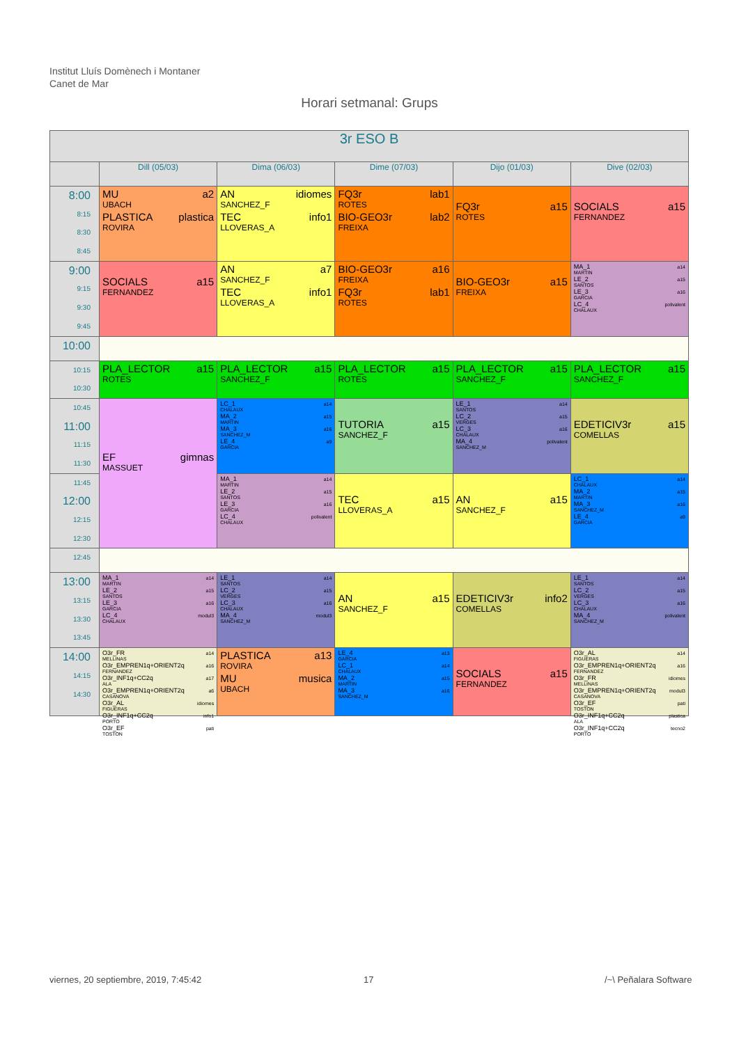Institut Lluís Domènech i Montaner
Canet de Mar
Horari setmanal: Grups
| 3r ESO B | | | | | |
| --- | --- | --- | --- | --- | --- |
| | Dill (05/03) | Dima (06/03) | Dime (07/03) | Dijo (01/03) | Dive (02/03) |
| 8:00 8:15 8:30 8:45 | MU a2 UBACH PLASTICA plastica ROVIRA | AN idiomes SANCHEZ_F TEC info1 LLOVERAS_A | FQ3r lab1 ROTES BIO-GEO3r lab2 FREIXA | FQ3r a15 ROTES | SOCIALS a15 FERNANDEZ |
| 9:00 9:15 9:30 9:45 | SOCIALS a15 FERNANDEZ | AN a7 SANCHEZ_F TEC info1 LLOVERAS_A | BIO-GEO3r a16 FREIXA FQ3r lab1 ROTES | BIO-GEO3r a15 FREIXA | MA_1 a14 MARTIN LE_2 a15 SANTOS LE_3 a16 GARCIA LC_4 polivalent CHALAUX |
| 10:00 | | | | | |
| 10:15 10:30 | PLA_LECTOR a15 ROTES | PLA_LECTOR a15 SANCHEZ_F | PLA_LECTOR a15 ROTES | PLA_LECTOR a15 SANCHEZ_F | PLA_LECTOR a15 SANCHEZ_F |
| 10:45 11:00 11:15 11:30 | EF gimnas MASSUET | LC_1 a14 CHALAUX MA_2 a15 MARTIN MA_3 a16 SANCHEZ_M LE_4 a9 GARCIA | TUTORIA a15 SANCHEZ_F | LE_1 a14 SANTOS LC_2 a15 VERGES LC_3 a16 CHALAUX MA_4 polivalent SANCHEZ_M | EDETICIV3r a15 COMELLAS |
| 11:45 12:00 12:15 12:30 | | MA_1 a14 MARTIN LE_2 a15 SANTOS LE_3 a16 GARCIA LC_4 polivalent CHALAUX | TEC a15 LLOVERAS_A | AN a15 SANCHEZ_F | LC_1 a14 CHALAUX MA_2 a15 MARTIN MA_3 a16 SANCHEZ_M LE_4 a9 GARCIA |
| 12:45 | | | | | |
| 13:00 13:15 13:30 13:45 | MA_1 a14 MARTIN LE_2 a15 SANTOS LE_3 a16 GARCIA LC_4 modul3 CHALAUX | LE_1 a14 SANTOS LC_2 a15 VERGES LC_3 a16 CHALAUX MA_4 modul3 SANCHEZ_M | AN a15 SANCHEZ_F | EDETICIV3r info2 COMELLAS | LE_1 a14 SANTOS LC_2 a15 VERGES LC_3 a16 CHALAUX MA_4 polivalent SANCHEZ_M |
| 14:00 14:15 14:30 | O3r_FR a14 MELLINAS O3r_EMPREN1q+ORIENT2q a16 FERNANDEZ O3r_INF1q+CC2q a17 ALA O3r_EMPREN1q+ORIENT2q a6 CASANOVA O3r_AL idiomes FIGUERAS O3r_INF1q+CC2q info1 PORTO O3r_EF pati TOSTON | PLASTICA a13 ROVIRA MU musica UBACH | LE_4 a13 GARCIA LC_1 a14 CHALAUX MA_2 a15 MARTIN MA_3 a16 SANCHEZ_M | SOCIALS a15 FERNANDEZ | O3r_AL a14 FIGUERAS O3r_EMPREN1q+ORIENT2q a16 FERNANDEZ O3r_FR idiomes MELLINAS O3r_EMPREN1q+ORIENT2q modul3 CASANOVA O3r_EF pati TOSTON O3r_INF1q+CC2q plastica ALA O3r_INF1q+CC2q tecno2 PORTO |
viernes, 20 septiembre, 2019, 7:45:42
17 /~\ Peñalara Software